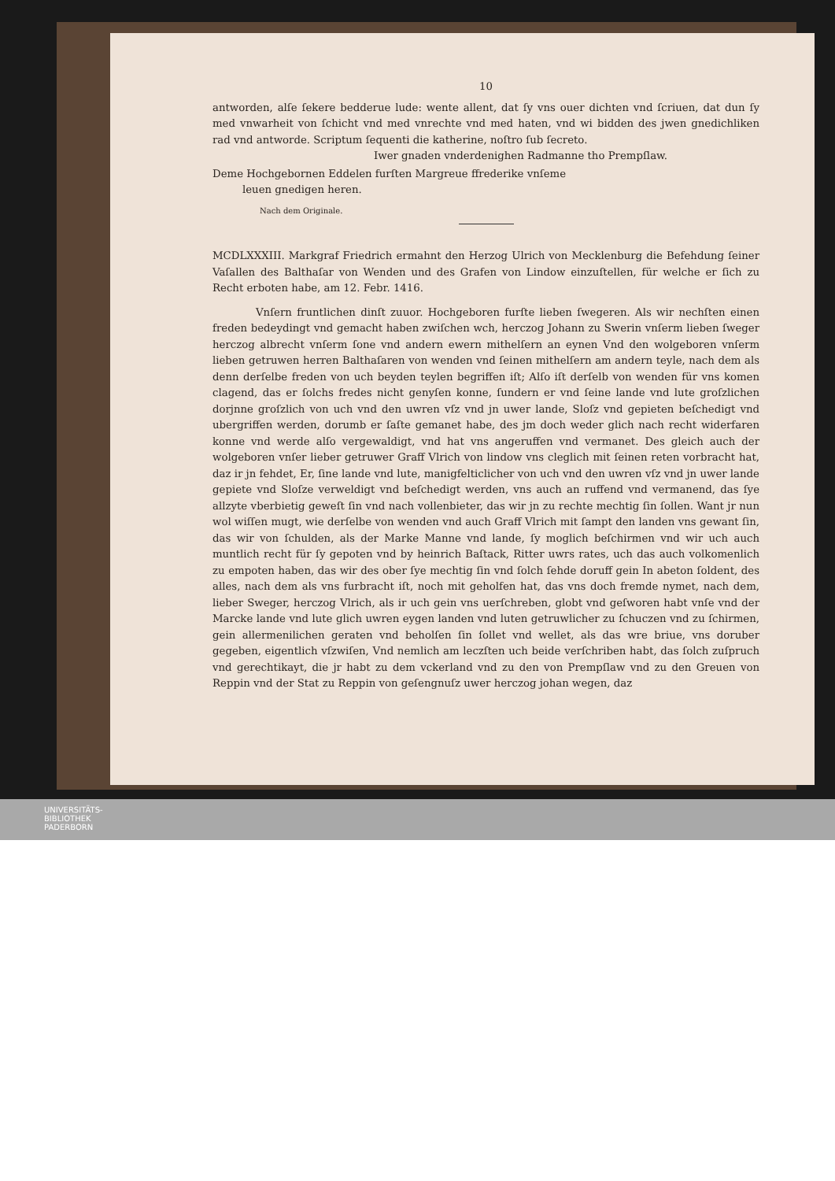10
antworden, alſe ſekere bedderue lude: wente allent, dat ſy vns ouer dichten vnd ſcriuen, dat dun ſy med vnwarheit von ſchicht vnd med vnrechte vnd med haten, vnd wi bidden des jwen gnedichliken rad vnd antworde. Scriptum ſequenti die katherine, noſtro ſub ſecreto.
Iwer gnaden vnderdenighen Radmanne tho Prempſlaw.
Deme Hochgebornen Eddelen furſten Margreue ffrederike vnſeme
leuen gnedigen heren.
Nach dem Originale.
MCDLXXXIII. Markgraf Friedrich ermahnt den Herzog Ulrich von Mecklenburg die Befehdung ſeiner Vaſallen des Balthaſar von Wenden und des Grafen von Lindow einzuſtellen, für welche er ſich zu Recht erboten habe, am 12. Febr. 1416.
Vnſern fruntlichen dinſt zuuor. Hochgeboren furſte lieben ſwegeren. Als wir nechſten einen freden bedeydingt vnd gemacht haben zwiſchen wch, herczog Johann zu Swerin vnſerm lieben ſweger herczog albrecht vnſerm ſone vnd andern ewern mithelſern an eynen Vnd den wolgeboren vnſerm lieben getruwen herren Balthaſaren von wenden vnd ſeinen mithelſern am andern teyle, nach dem als denn derſelbe freden von uch beyden teylen begriffen iſt; Alſo iſt derſelb von wenden für vns komen clagend, das er ſolchs fredes nicht genyſen konne, ſundern er vnd ſeine lande vnd lute groſzlichen dorjnne groſzlich von uch vnd den uwren vſz vnd jn uwer lande, Sloſz vnd gepieten beſchedigt vnd ubergriffen werden, dorumb er ſaſte gemanet habe, des jm doch weder glich nach recht widerfaren konne vnd werde alſo vergewaldigt, vnd hat vns angeruffen vnd vermanet. Des gleich auch der wolgeboren vnſer lieber getruwer Graff Vlrich von lindow vns cleglich mit ſeinen reten vorbracht hat, daz ir jn fehdet, Er, ſine lande vnd lute, manigfelticlicher von uch vnd den uwren vſz vnd jn uwer lande gepiete vnd Sloſze verweldigt vnd beſchedigt werden, vns auch an ruffend vnd vermanend, das ſye allzyte vberbietig geweſt ſin vnd nach vollenbieter, das wir jn zu rechte mechtig ſin ſollen. Want jr nun wol wiſſen mugt, wie derſelbe von wenden vnd auch Graff Vlrich mit ſampt den landen vns gewant ſin, das wir von ſchulden, als der Marke Manne vnd lande, ſy moglich beſchirmen vnd wir uch auch muntlich recht für ſy gepoten vnd by heinrich Baſtack, Ritter uwrs rates, uch das auch volkomenlich zu empoten haben, das wir des ober ſye mechtig ſin vnd ſolch ſehde doruff gein In abeton ſoldent, des alles, nach dem als vns furbracht iſt, noch mit geholfen hat, das vns doch fremde nymet, nach dem, lieber Sweger, herczog Vlrich, als ir uch gein vns uerſchreben, globt vnd geſworen habt vnſe vnd der Marcke lande vnd lute glich uwren eygen landen vnd luten getruwlicher zu ſchuczen vnd zu ſchirmen, gein allermenilichen geraten vnd beholſen ſin ſollet vnd wellet, als das wre briue, vns doruber gegeben, eigentlich vſzwiſen, Vnd nemlich am leczſten uch beide verſchriben habt, das ſolch zuſpruch vnd gerechtikayt, die jr habt zu dem vckerland vnd zu den von Prempſlaw vnd zu den Greuen von Reppin vnd der Stat zu Reppin von geſengnuſz uwer herczog johan wegen, daz
UNIVERSITÄTS-
BIBLIOTHEK
PADERBORN